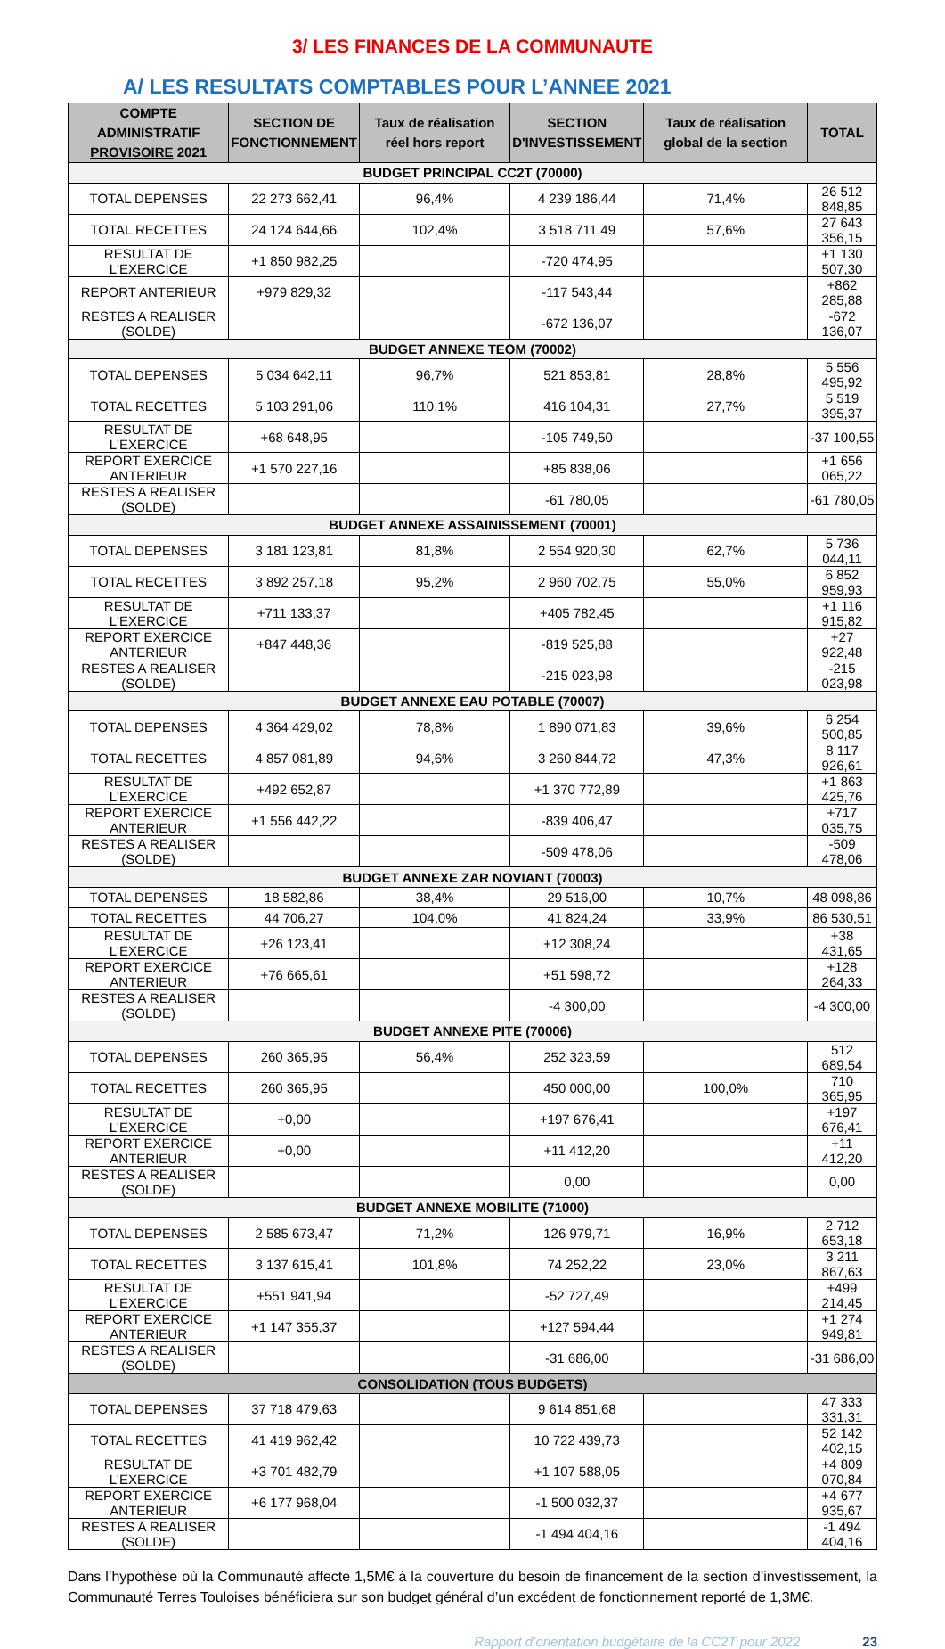3/ LES FINANCES DE LA COMMUNAUTE
A/ LES RESULTATS COMPTABLES POUR L’ANNEE 2021
| COMPTE ADMINISTRATIF PROVISOIRE 2021 | SECTION DE FONCTIONNEMENT | Taux de réalisation réel hors report | SECTION D'INVESTISSEMENT | Taux de réalisation global de la section | TOTAL |
| --- | --- | --- | --- | --- | --- |
| BUDGET PRINCIPAL CC2T (70000) | | | | | |
| TOTAL DEPENSES | 22 273 662,41 | 96,4% | 4 239 186,44 | 71,4% | 26 512 848,85 |
| TOTAL RECETTES | 24 124 644,66 | 102,4% | 3 518 711,49 | 57,6% | 27 643 356,15 |
| RESULTAT DE L'EXERCICE | +1 850 982,25 | | -720 474,95 | | +1 130 507,30 |
| REPORT ANTERIEUR | +979 829,32 | | -117 543,44 | | +862 285,88 |
| RESTES A REALISER (SOLDE) | | | -672 136,07 | | -672 136,07 |
| BUDGET ANNEXE TEOM (70002) | | | | | |
| TOTAL DEPENSES | 5 034 642,11 | 96,7% | 521 853,81 | 28,8% | 5 556 495,92 |
| TOTAL RECETTES | 5 103 291,06 | 110,1% | 416 104,31 | 27,7% | 5 519 395,37 |
| RESULTAT DE L'EXERCICE | +68 648,95 | | -105 749,50 | | -37 100,55 |
| REPORT EXERCICE ANTERIEUR | +1 570 227,16 | | +85 838,06 | | +1 656 065,22 |
| RESTES A REALISER (SOLDE) | | | -61 780,05 | | -61 780,05 |
| BUDGET ANNEXE ASSAINISSEMENT (70001) | | | | | |
| TOTAL DEPENSES | 3 181 123,81 | 81,8% | 2 554 920,30 | 62,7% | 5 736 044,11 |
| TOTAL RECETTES | 3 892 257,18 | 95,2% | 2 960 702,75 | 55,0% | 6 852 959,93 |
| RESULTAT DE L'EXERCICE | +711 133,37 | | +405 782,45 | | +1 116 915,82 |
| REPORT EXERCICE ANTERIEUR | +847 448,36 | | -819 525,88 | | +27 922,48 |
| RESTES A REALISER (SOLDE) | | | -215 023,98 | | -215 023,98 |
| BUDGET ANNEXE EAU POTABLE (70007) | | | | | |
| TOTAL DEPENSES | 4 364 429,02 | 78,8% | 1 890 071,83 | 39,6% | 6 254 500,85 |
| TOTAL RECETTES | 4 857 081,89 | 94,6% | 3 260 844,72 | 47,3% | 8 117 926,61 |
| RESULTAT DE L'EXERCICE | +492 652,87 | | +1 370 772,89 | | +1 863 425,76 |
| REPORT EXERCICE ANTERIEUR | +1 556 442,22 | | -839 406,47 | | +717 035,75 |
| RESTES A REALISER (SOLDE) | | | -509 478,06 | | -509 478,06 |
| BUDGET ANNEXE ZAR NOVIANT (70003) | | | | | |
| TOTAL DEPENSES | 18 582,86 | 38,4% | 29 516,00 | 10,7% | 48 098,86 |
| TOTAL RECETTES | 44 706,27 | 104,0% | 41 824,24 | 33,9% | 86 530,51 |
| RESULTAT DE L'EXERCICE | +26 123,41 | | +12 308,24 | | +38 431,65 |
| REPORT EXERCICE ANTERIEUR | +76 665,61 | | +51 598,72 | | +128 264,33 |
| RESTES A REALISER (SOLDE) | | | -4 300,00 | | -4 300,00 |
| BUDGET ANNEXE PITE (70006) | | | | | |
| TOTAL DEPENSES | 260 365,95 | 56,4% | 252 323,59 | | 512 689,54 |
| TOTAL RECETTES | 260 365,95 | | 450 000,00 | 100,0% | 710 365,95 |
| RESULTAT DE L'EXERCICE | +0,00 | | +197 676,41 | | +197 676,41 |
| REPORT EXERCICE ANTERIEUR | +0,00 | | +11 412,20 | | +11 412,20 |
| RESTES A REALISER (SOLDE) | | | 0,00 | | 0,00 |
| BUDGET ANNEXE MOBILITE (71000) | | | | | |
| TOTAL DEPENSES | 2 585 673,47 | 71,2% | 126 979,71 | 16,9% | 2 712 653,18 |
| TOTAL RECETTES | 3 137 615,41 | 101,8% | 74 252,22 | 23,0% | 3 211 867,63 |
| RESULTAT DE L'EXERCICE | +551 941,94 | | -52 727,49 | | +499 214,45 |
| REPORT EXERCICE ANTERIEUR | +1 147 355,37 | | +127 594,44 | | +1 274 949,81 |
| RESTES A REALISER (SOLDE) | | | -31 686,00 | | -31 686,00 |
| CONSOLIDATION (TOUS BUDGETS) | | | | | |
| TOTAL DEPENSES | 37 718 479,63 | | 9 614 851,68 | | 47 333 331,31 |
| TOTAL RECETTES | 41 419 962,42 | | 10 722 439,73 | | 52 142 402,15 |
| RESULTAT DE L'EXERCICE | +3 701 482,79 | | +1 107 588,05 | | +4 809 070,84 |
| REPORT EXERCICE ANTERIEUR | +6 177 968,04 | | -1 500 032,37 | | +4 677 935,67 |
| RESTES A REALISER (SOLDE) | | | -1 494 404,16 | | -1 494 404,16 |
Dans l’hypothèse où la Communauté affecte 1,5M€ à la couverture du besoin de financement de la section d’investissement, la Communauté Terres Touloises bénéficiera sur son budget général d’un excédent de fonctionnement reporté de 1,3M€.
Rapport d’orientation budgétaire de la CC2T pour 2022 23